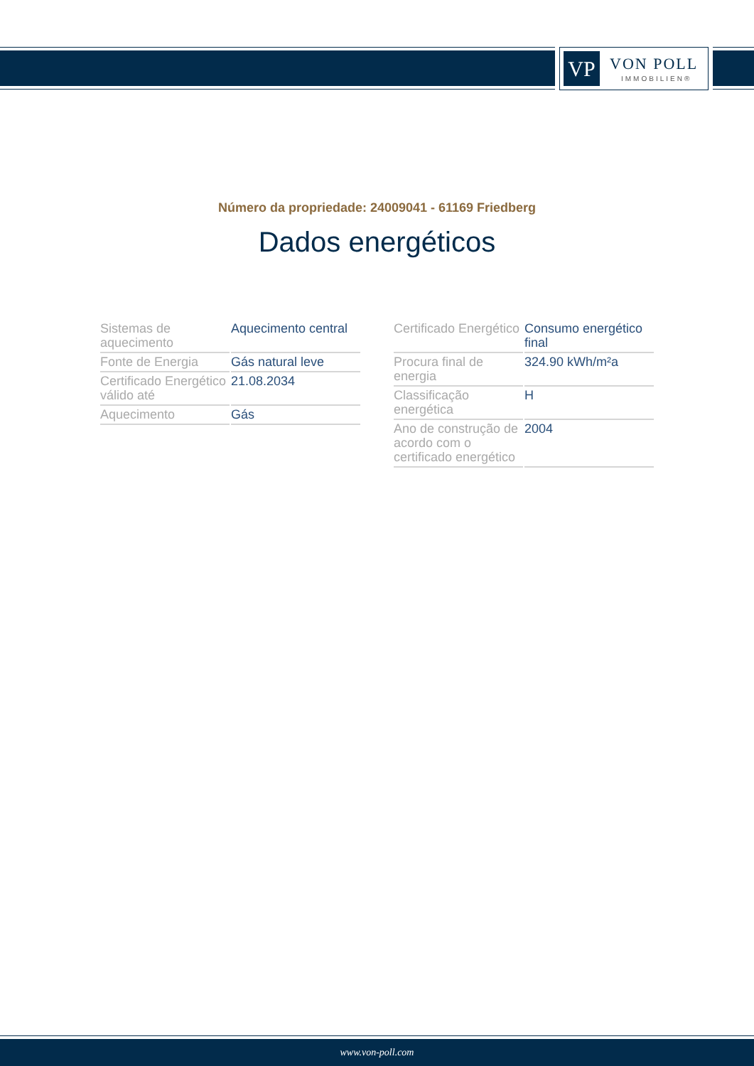VP VON POLL
IMMOBILIEN®
Número da propriedade: 24009041 - 61169 Friedberg
Dados energéticos
| Sistemas de aquecimento | Aquecimento central |
| Fonte de Energia | Gás natural leve |
| Certificado Energético válido até | 21.08.2034 |
| Aquecimento | Gás |
| Certificado Energético | Consumo energético final |
| Procura final de energia | 324.90 kWh/m²a |
| Classificação energética | H |
| Ano de construção de acordo com o certificado energético | 2004 |
www.von-poll.com